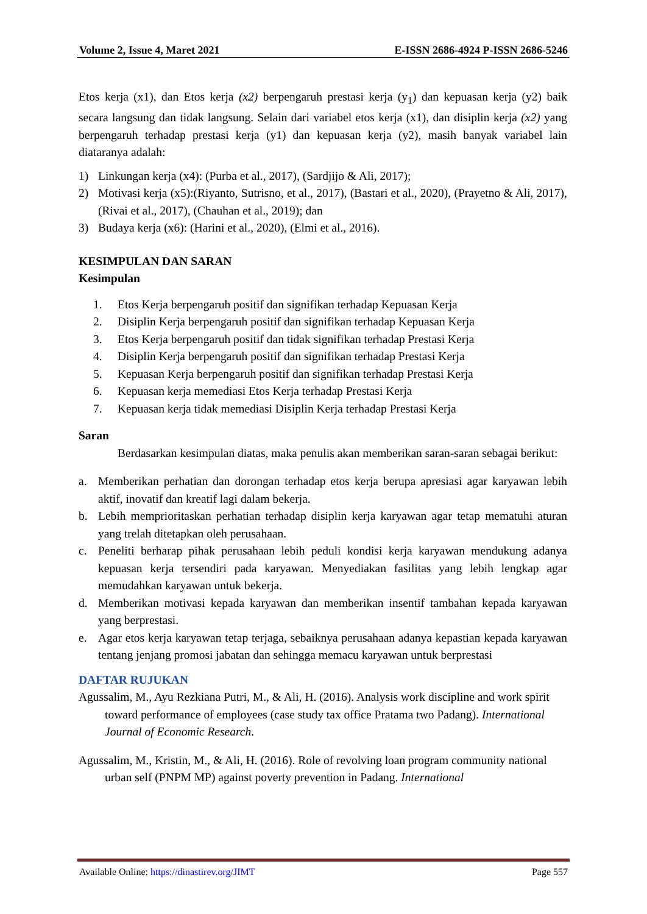Volume 2, Issue 4, Maret 2021 E-ISSN 2686-4924 P-ISSN 2686-5246
Etos kerja (x1), dan Etos kerja (x2) berpengaruh prestasi kerja (y<sub>1</sub>) dan kepuasan kerja (y2) baik secara langsung dan tidak langsung. Selain dari variabel etos kerja (x1), dan disiplin kerja (x2) yang berpengaruh terhadap prestasi kerja (y1) dan kepuasan kerja (y2), masih banyak variabel lain diataranya adalah:
1) Linkungan kerja (x4): (Purba et al., 2017), (Sardjijo & Ali, 2017);
2) Motivasi kerja (x5):(Riyanto, Sutrisno, et al., 2017), (Bastari et al., 2020), (Prayetno & Ali, 2017), (Rivai et al., 2017), (Chauhan et al., 2019); dan
3) Budaya kerja (x6): (Harini et al., 2020), (Elmi et al., 2016).
KESIMPULAN DAN SARAN
Kesimpulan
1. Etos Kerja berpengaruh positif dan signifikan terhadap Kepuasan Kerja
2. Disiplin Kerja berpengaruh positif dan signifikan terhadap Kepuasan Kerja
3. Etos Kerja berpengaruh positif dan tidak signifikan terhadap Prestasi Kerja
4. Disiplin Kerja berpengaruh positif dan signifikan terhadap Prestasi Kerja
5. Kepuasan Kerja berpengaruh positif dan signifikan terhadap Prestasi Kerja
6. Kepuasan kerja memediasi Etos Kerja terhadap Prestasi Kerja
7. Kepuasan kerja tidak memediasi Disiplin Kerja terhadap Prestasi Kerja
Saran
Berdasarkan kesimpulan diatas, maka penulis akan memberikan saran-saran sebagai berikut:
a. Memberikan perhatian dan dorongan terhadap etos kerja berupa apresiasi agar karyawan lebih aktif, inovatif dan kreatif lagi dalam bekerja.
b. Lebih memprioritaskan perhatian terhadap disiplin kerja karyawan agar tetap mematuhi aturan yang trelah ditetapkan oleh perusahaan.
c. Peneliti berharap pihak perusahaan lebih peduli kondisi kerja karyawan mendukung adanya kepuasan kerja tersendiri pada karyawan. Menyediakan fasilitas yang lebih lengkap agar memudahkan karyawan untuk bekerja.
d. Memberikan motivasi kepada karyawan dan memberikan insentif tambahan kepada karyawan yang berprestasi.
e. Agar etos kerja karyawan tetap terjaga, sebaiknya perusahaan adanya kepastian kepada karyawan tentang jenjang promosi jabatan dan sehingga memacu karyawan untuk berprestasi
DAFTAR RUJUKAN
Agussalim, M., Ayu Rezkiana Putri, M., & Ali, H. (2016). Analysis work discipline and work spirit toward performance of employees (case study tax office Pratama two Padang). International Journal of Economic Research.
Agussalim, M., Kristin, M., & Ali, H. (2016). Role of revolving loan program community national urban self (PNPM MP) against poverty prevention in Padang. International
Available Online: https://dinastirev.org/JIMT Page 557